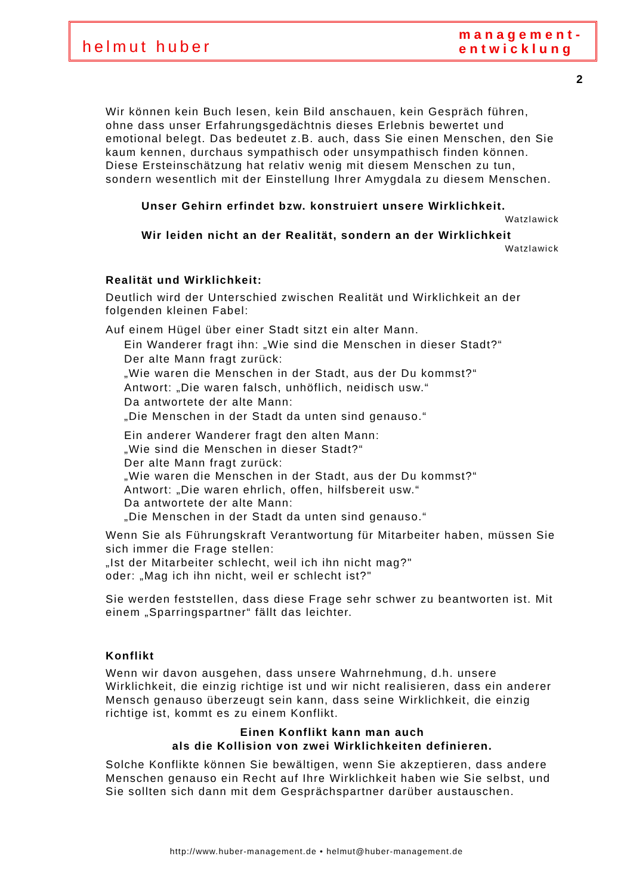helmut huber
management-
entwicklung
2
Wir können kein Buch lesen, kein Bild anschauen, kein Gespräch führen, ohne dass unser Erfahrungsgedächtnis dieses Erlebnis bewertet und emotional belegt. Das bedeutet z.B. auch, dass Sie einen Menschen, den Sie kaum kennen, durchaus sympathisch oder unsympathisch finden können. Diese Ersteinschätzung hat relativ wenig mit diesem Menschen zu tun, sondern wesentlich mit der Einstellung Ihrer Amygdala zu diesem Menschen.
Unser Gehirn erfindet bzw. konstruiert unsere Wirklichkeit.
Watzlawick
Wir leiden nicht an der Realität, sondern an der Wirklichkeit
Watzlawick
Realität und Wirklichkeit:
Deutlich wird der Unterschied zwischen Realität und Wirklichkeit an der folgenden kleinen Fabel:
Auf einem Hügel über einer Stadt sitzt ein alter Mann.
Ein Wanderer fragt ihn: „Wie sind die Menschen in dieser Stadt?“
Der alte Mann fragt zurück:
„Wie waren die Menschen in der Stadt, aus der Du kommst?“
Antwort: „Die waren falsch, unhöflich, neidisch usw.“
Da antwortete der alte Mann:
„Die Menschen in der Stadt da unten sind genauso.“
Ein anderer Wanderer fragt den alten Mann:
„Wie sind die Menschen in dieser Stadt?“
Der alte Mann fragt zurück:
„Wie waren die Menschen in der Stadt, aus der Du kommst?“
Antwort: „Die waren ehrlich, offen, hilfsbereit usw.“
Da antwortete der alte Mann:
„Die Menschen in der Stadt da unten sind genauso.“
Wenn Sie als Führungskraft Verantwortung für Mitarbeiter haben, müssen Sie sich immer die Frage stellen:
„Ist der Mitarbeiter schlecht, weil ich ihn nicht mag?"
oder: „Mag ich ihn nicht, weil er schlecht ist?"
Sie werden feststellen, dass diese Frage sehr schwer zu beantworten ist. Mit einem „Sparringspartner“ fällt das leichter.
Konflikt
Wenn wir davon ausgehen, dass unsere Wahrnehmung, d.h. unsere Wirklichkeit, die einzig richtige ist und wir nicht realisieren, dass ein anderer Mensch genauso überzeugt sein kann, dass seine Wirklichkeit, die einzig richtige ist, kommt es zu einem Konflikt.
Einen Konflikt kann man auch
als die Kollision von zwei Wirklichkeiten definieren.
Solche Konflikte können Sie bewältigen, wenn Sie akzeptieren, dass andere Menschen genauso ein Recht auf Ihre Wirklichkeit haben wie Sie selbst, und Sie sollten sich dann mit dem Gesprächspartner darüber austauschen.
http://www.huber-management.de • helmut@huber-management.de